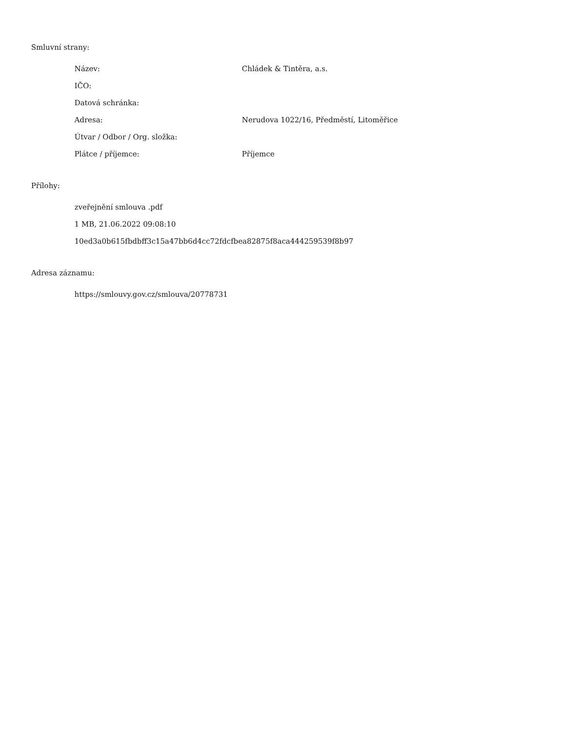Smluvní strany:
Název: Chládek & Tintěra, a.s.
IČO:
Datová schránka:
Adresa: Nerudova 1022/16, Předměstí, Litoměřice
Útvar / Odbor / Org. složka:
Plátce / příjemce: Příjemce
Přílohy:
zveřejnění smlouva .pdf
1 MB, 21.06.2022 09:08:10
10ed3a0b615fbdbff3c15a47bb6d4cc72fdcfbea82875f8aca444259539f8b97
Adresa záznamu:
https://smlouvy.gov.cz/smlouva/20778731